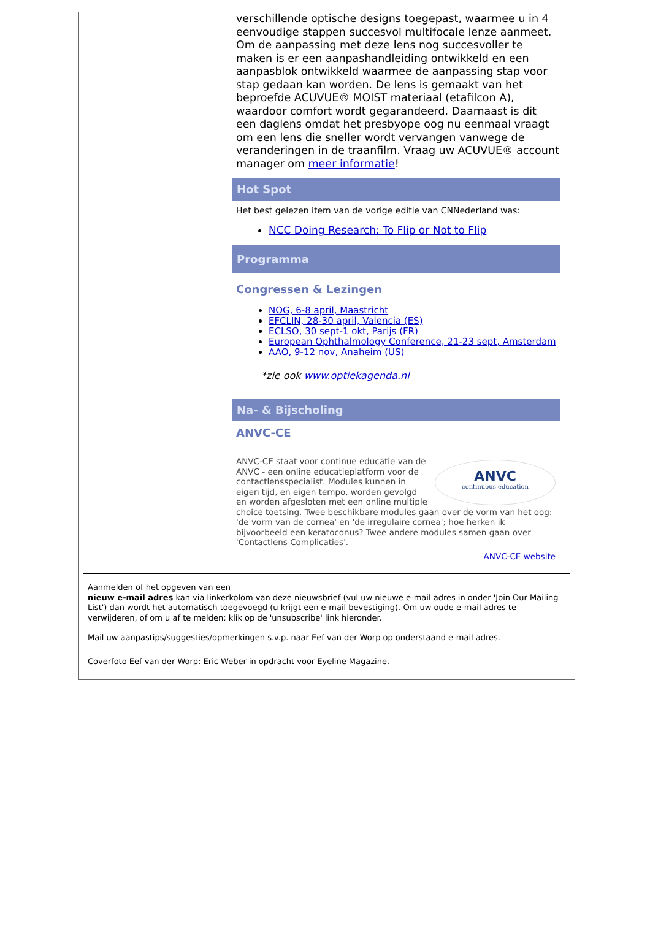verschillende optische designs toegepast, waarmee u in 4 eenvoudige stappen succesvol multifocale lenze aanmeet. Om de aanpassing met deze lens nog succesvoller te maken is er een aanpashandleiding ontwikkeld en een aanpasblok ontwikkeld waarmee de aanpassing stap voor stap gedaan kan worden. De lens is gemaakt van het beproefde ACUVUE® MOIST materiaal (etafilcon A), waardoor comfort wordt gegarandeerd. Daarnaast is dit een daglens omdat het presbyope oog nu eenmaal vraagt om een lens die sneller wordt vervangen vanwege de veranderingen in de traanfilm. Vraag uw ACUVUE® account manager om meer informatie!
Hot Spot
Het best gelezen item van de vorige editie van CNNederland was:
NCC Doing Research: To Flip or Not to Flip
Programma
Congressen & Lezingen
NOG, 6-8 april, Maastricht
EFCLIN, 28-30 april, Valencia (ES)
ECLSO, 30 sept-1 okt, Parijs (FR)
European Ophthalmology Conference, 21-23 sept, Amsterdam
AAO, 9-12 nov, Anaheim (US)
*zie ook www.optiekagenda.nl
Na- & Bijscholing
ANVC-CE
ANVC
continuous education
ANVC-CE staat voor continue educatie van de ANVC - een online educatieplatform voor de contactlensspecialist. Modules kunnen in eigen tijd, en eigen tempo, worden gevolgd en worden afgesloten met een online multiple choice toetsing. Twee beschikbare modules gaan over de vorm van het oog: 'de vorm van de cornea' en 'de irregulaire cornea'; hoe herken ik bijvoorbeeld een keratoconus? Twee andere modules samen gaan over 'Contactlens Complicaties'.
ANVC-CE website
Aanmelden of het opgeven van een
nieuw e-mail adres kan via linkerkolom van deze nieuwsbrief (vul uw nieuwe e-mail adres in onder 'Join Our Mailing List') dan wordt het automatisch toegevoegd (u krijgt een e-mail bevestiging). Om uw oude e-mail adres te verwijderen, of om u af te melden: klik op de 'unsubscribe' link hieronder.
Mail uw aanpastips/suggesties/opmerkingen s.v.p. naar Eef van der Worp op onderstaand e-mail adres.
Coverfoto Eef van der Worp: Eric Weber in opdracht voor Eyeline Magazine.